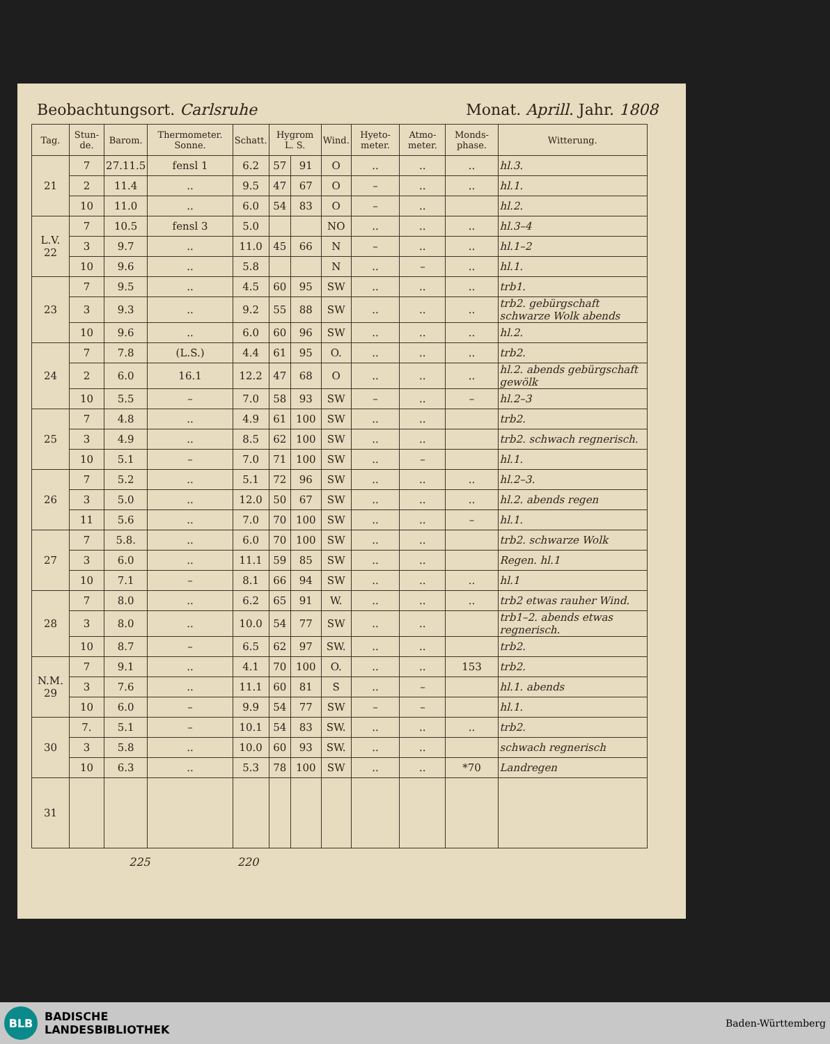Beobachtungsort. Carlsruhe Monat. Aprill. Jahr. 1808
| Tag. | Stun-de. | Barom. | Thermometer. Sonne. | Schatt. | Hygrom L. S. | | Wind. | Hyeto-meter. | Atmo-meter. | Monds-phase. | Witterung. |
| --- | --- | --- | --- | --- | --- | --- | --- | --- | --- | --- | --- |
| 21 | 7 | 27.11.5 | fensl 1 | 6.2 | 57 | 91 | O | .. | .. | .. | hl.3. |
| | 2 | 11.4 | .. | 9.5 | 47 | 67 | O | – | .. | .. | hl.1. |
| | 10 | 11.0 | .. | 6.0 | 54 | 83 | O | – | .. | | hl.2. |
| L.V. 22 | 7 | 10.5 | fensl 3 | 5.0 | | | NO | .. | .. | .. | hl.3–4 |
| | 3 | 9.7 | .. | 11.0 | 45 | 66 | N | – | .. | .. | hl.1–2 |
| | 10 | 9.6 | .. | 5.8 | | | N | .. | – | .. | hl.1. |
| 23 | 7 | 9.5 | .. | 4.5 | 60 | 95 | SW | .. | .. | .. | trb1. |
| | 3 | 9.3 | .. | 9.2 | 55 | 88 | SW | .. | .. | .. | trb2. gebürgschaft schwarze Wolk abends |
| | 10 | 9.6 | .. | 6.0 | 60 | 96 | SW | .. | .. | .. | hl.2. |
| 24 | 7 | 7.8 | (L.S.) | 4.4 | 61 | 95 | O. | .. | .. | .. | trb2. |
| | 2 | 6.0 | 16.1 | 12.2 | 47 | 68 | O | .. | .. | .. | hl.2. abends gebürgschaft gewölk |
| | 10 | 5.5 | – | 7.0 | 58 | 93 | SW | – | .. | – | hl.2–3 |
| 25 | 7 | 4.8 | .. | 4.9 | 61 | 100 | SW | .. | .. | | trb2. |
| | 3 | 4.9 | .. | 8.5 | 62 | 100 | SW | .. | .. | | trb2. schwach regnerisch. |
| | 10 | 5.1 | – | 7.0 | 71 | 100 | SW | .. | – | | hl.1. |
| 26 | 7 | 5.2 | .. | 5.1 | 72 | 96 | SW | .. | .. | .. | hl.2–3. |
| | 3 | 5.0 | .. | 12.0 | 50 | 67 | SW | .. | .. | .. | hl.2. abends regen |
| | 11 | 5.6 | .. | 7.0 | 70 | 100 | SW | .. | .. | – | hl.1. |
| 27 | 7 | 5.8. | .. | 6.0 | 70 | 100 | SW | .. | .. | | trb2. schwarze Wolk |
| | 3 | 6.0 | .. | 11.1 | 59 | 85 | SW | .. | .. | | Regen. hl.1 |
| | 10 | 7.1 | – | 8.1 | 66 | 94 | SW | .. | .. | .. | hl.1 |
| 28 | 7 | 8.0 | .. | 6.2 | 65 | 91 | W. | .. | .. | .. | trb2 etwas rauher Wind. |
| | 3 | 8.0 | .. | 10.0 | 54 | 77 | SW | .. | .. | | trb1–2. abends etwas regnerisch. |
| | 10 | 8.7 | – | 6.5 | 62 | 97 | SW. | .. | .. | | trb2. |
| N.M. 29 | 7 | 9.1 | .. | 4.1 | 70 | 100 | O. | .. | .. | 153 | trb2. |
| | 3 | 7.6 | .. | 11.1 | 60 | 81 | S | .. | – | | hl.1. abends |
| | 10 | 6.0 | – | 9.9 | 54 | 77 | SW | – | – | | hl.1. |
| 30 | 7. | 5.1 | – | 10.1 | 54 | 83 | SW. | .. | .. | .. | trb2. |
| | 3 | 5.8 | .. | 10.0 | 60 | 93 | SW. | .. | .. | | schwach regnerisch |
| | 10 | 6.3 | .. | 5.3 | 78 | 100 | SW | .. | .. | *70 | Landregen |
| 31 | | | | | | | | | | | |
225 220
BLB
BADISCHE
LANDESBIBLIOTHEK
Baden-Württemberg